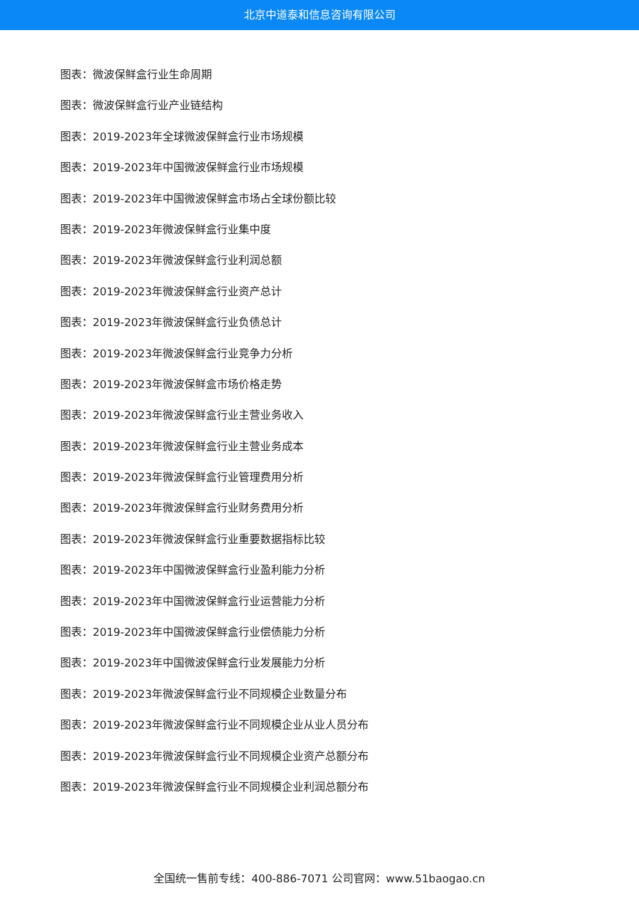北京中道泰和信息咨询有限公司
图表：微波保鲜盒行业生命周期
图表：微波保鲜盒行业产业链结构
图表：2019-2023年全球微波保鲜盒行业市场规模
图表：2019-2023年中国微波保鲜盒行业市场规模
图表：2019-2023年中国微波保鲜盒市场占全球份额比较
图表：2019-2023年微波保鲜盒行业集中度
图表：2019-2023年微波保鲜盒行业利润总额
图表：2019-2023年微波保鲜盒行业资产总计
图表：2019-2023年微波保鲜盒行业负债总计
图表：2019-2023年微波保鲜盒行业竞争力分析
图表：2019-2023年微波保鲜盒市场价格走势
图表：2019-2023年微波保鲜盒行业主营业务收入
图表：2019-2023年微波保鲜盒行业主营业务成本
图表：2019-2023年微波保鲜盒行业管理费用分析
图表：2019-2023年微波保鲜盒行业财务费用分析
图表：2019-2023年微波保鲜盒行业重要数据指标比较
图表：2019-2023年中国微波保鲜盒行业盈利能力分析
图表：2019-2023年中国微波保鲜盒行业运营能力分析
图表：2019-2023年中国微波保鲜盒行业偿债能力分析
图表：2019-2023年中国微波保鲜盒行业发展能力分析
图表：2019-2023年微波保鲜盒行业不同规模企业数量分布
图表：2019-2023年微波保鲜盒行业不同规模企业从业人员分布
图表：2019-2023年微波保鲜盒行业不同规模企业资产总额分布
图表：2019-2023年微波保鲜盒行业不同规模企业利润总额分布
全国统一售前专线：400-886-7071 公司官网：www.51baogao.cn